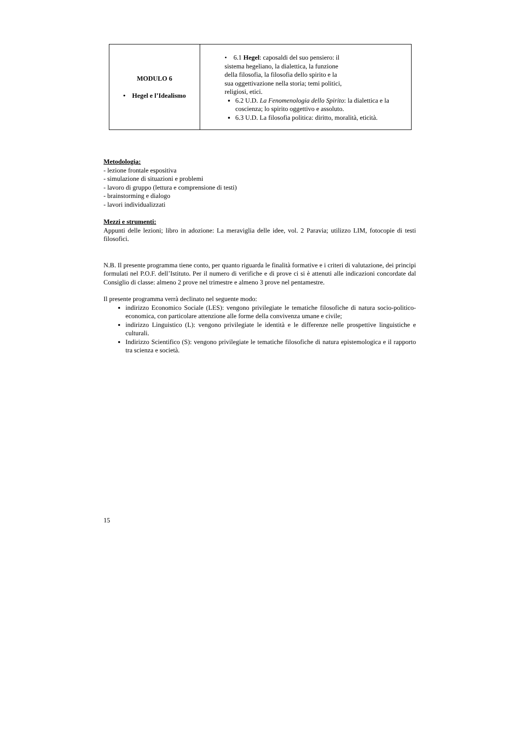| MODULO 6 • Hegel e l’Idealismo | • 6.1 Hegel : caposaldi del suo pensiero: il sistema hegeliano, la dialettica, la funzione della filosofia, la filosofia dello spirito e la sua oggettivazione nella storia; temi politici, religiosi, etici. 6.2 U.D. La Fenomenologia dello Spirito : la dialettica e la coscienza; lo spirito oggettivo e assoluto. 6.3 U.D. La filosofia politica: diritto, moralità, eticità. |
Metodologia:
- lezione frontale espositiva
- simulazione di situazioni e problemi
- lavoro di gruppo (lettura e comprensione di testi)
- brainstorming e dialogo
- lavori individualizzati
Mezzi e strumenti:
Appunti delle lezioni; libro in adozione: La meraviglia delle idee, vol. 2 Paravia; utilizzo LIM, fotocopie di testi filosofici.
N.B. Il presente programma tiene conto, per quanto riguarda le finalità formative e i criteri di valutazione, dei principi formulati nel P.O.F. dell’Istituto. Per il numero di verifiche e di prove ci si è attenuti alle indicazioni concordate dal Consiglio di classe: almeno 2 prove nel trimestre e almeno 3 prove nel pentamestre.
Il presente programma verrà declinato nel seguente modo:
indirizzo Economico Sociale (LES): vengono privilegiate le tematiche filosofiche di natura socio-politico-economica, con particolare attenzione alle forme della convivenza umane e civile;
indirizzo Linguistico (L): vengono privilegiate le identità e le differenze nelle prospettive linguistiche e culturali.
Indirizzo Scientifico (S): vengono privilegiate le tematiche filosofiche di natura epistemologica e il rapporto tra scienza e società.
15